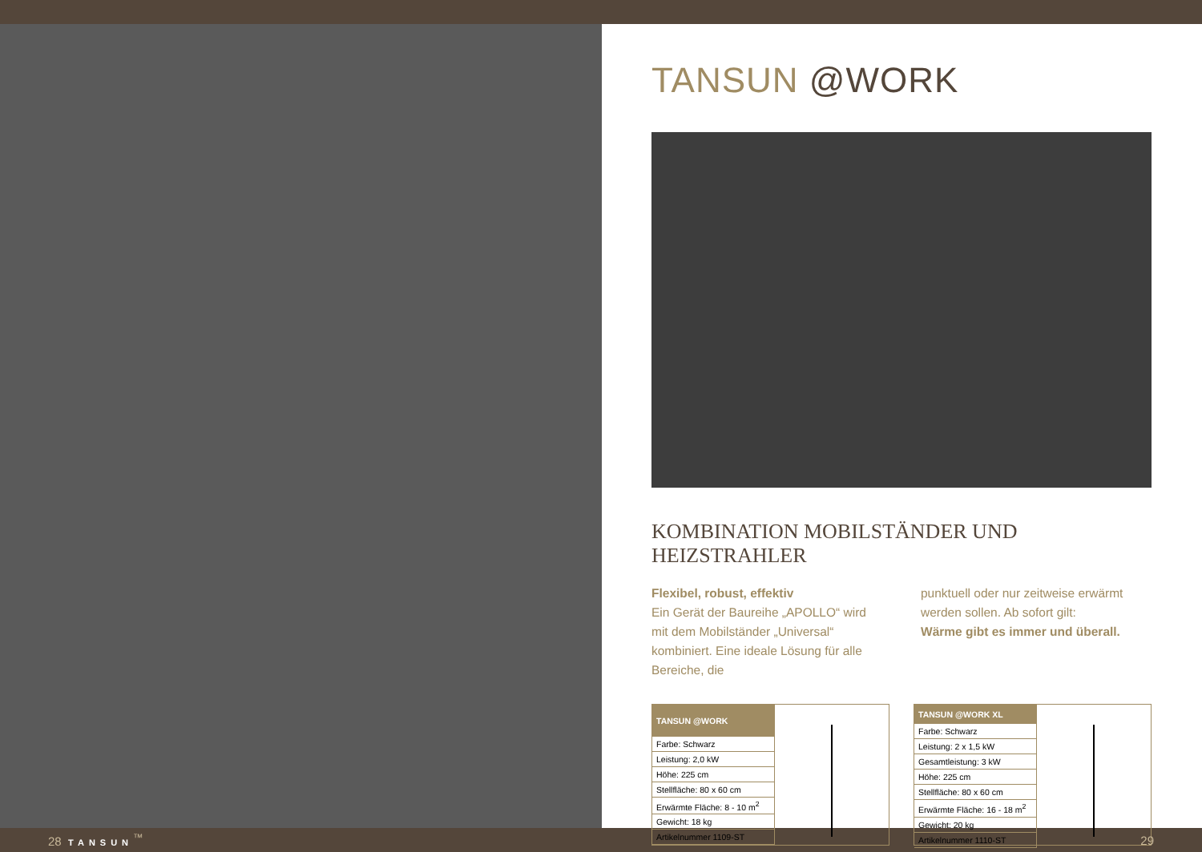TANSUN @WORK
KOMBINATION MOBILSTÄNDER UND HEIZSTRAHLER
Flexibel, robust, effektiv
Ein Gerät der Baureihe „APOLLO“ wird mit dem Mobilständer „Universal“ kombiniert. Eine ideale Lösung für alle Bereiche, die
punktuell oder nur zeitweise erwärmt werden sollen. Ab sofort gilt:
Wärme gibt es immer und überall.
| TANSUN @WORK |
| --- |
| Farbe: Schwarz |
| Leistung: 2,0 kW |
| Höhe: 225 cm |
| Stellfläche: 80 x 60 cm |
| Erwärmte Fläche: 8 - 10 m<sup>2</sup> |
| Gewicht: 18 kg |
| Artikelnummer 1109-ST |
| TANSUN @WORK XL |
| --- |
| Farbe: Schwarz |
| Leistung: 2 x 1,5 kW |
| Gesamtleistung: 3 kW |
| Höhe: 225 cm |
| Stellfläche: 80 x 60 cm |
| Erwärmte Fläche: 16 - 18 m<sup>2</sup> |
| Gewicht: 20 kg |
| Artikelnummer 1110-ST |
28 TANSUN<sup>™</sup> 29